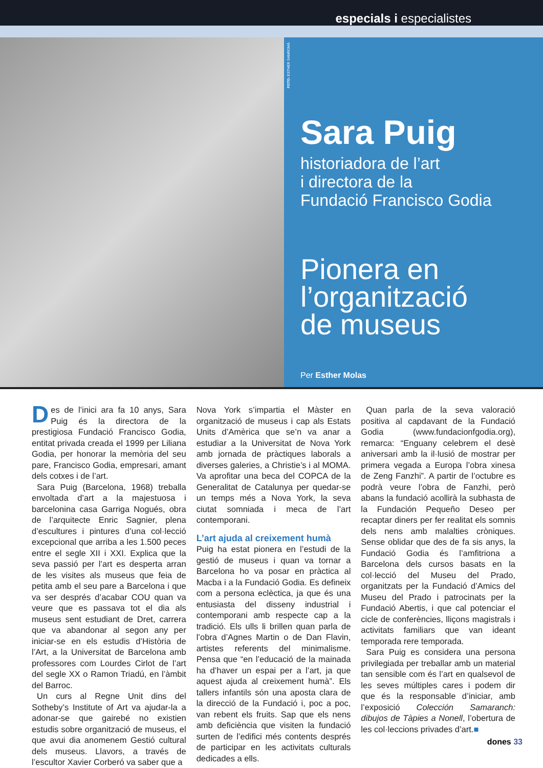especials i especialistes
FOTO: ESTHER SANROMÀ
Sara Puig
historiadora de l’art
i directora de la
Fundació Francisco Godia
Pionera en
l’organització
de museus
Per Esther Molas
Des de l’inici ara fa 10 anys, Sara Puig és la directora de la prestigiosa Fundació Francisco Godia, entitat privada creada el 1999 per Liliana Godia, per honorar la memòria del seu pare, Francisco Godia, empresari, amant dels cotxes i de l’art.
Sara Puig (Barcelona, 1968) treballa envoltada d’art a la majestuosa i barcelonina casa Garriga Nogués, obra de l’arquitecte Enric Sagnier, plena d’escultures i pintures d’una col·lecció excepcional que arriba a les 1.500 peces entre el segle XII i XXI. Explica que la seva passió per l’art es desperta arran de les visites als museus que feia de petita amb el seu pare a Barcelona i que va ser després d’acabar COU quan va veure que es passava tot el dia als museus sent estudiant de Dret, carrera que va abandonar al segon any per iniciar-se en els estudis d’Història de l’Art, a la Universitat de Barcelona amb professores com Lourdes Cirlot de l’art del segle XX o Ramon Triadú, en l’àmbit del Barroc.
Un curs al Regne Unit dins del Sotheby’s Institute of Art va ajudar-la a adonar-se que gairebé no existien estudis sobre organització de museus, el que avui dia anomenem Gestió cultural dels museus. Llavors, a través de l’escultor Xavier Corberó va saber que a
Nova York s’impartia el Màster en organització de museus i cap als Estats Units d’Amèrica que se’n va anar a estudiar a la Universitat de Nova York amb jornada de pràctiques laborals a diverses galeries, a Christie’s i al MOMA. Va aprofitar una beca del COPCA de la Generalitat de Catalunya per quedar-se un temps més a Nova York, la seva ciutat somniada i meca de l’art contemporani.
L’art ajuda al creixement humà
Puig ha estat pionera en l’estudi de la gestió de museus i quan va tornar a Barcelona ho va posar en pràctica al Macba i a la Fundació Godia. Es defineix com a persona eclèctica, ja que és una entusiasta del disseny industrial i contemporani amb respecte cap a la tradició. Els ulls li brillen quan parla de l’obra d’Agnes Martin o de Dan Flavin, artistes referents del minimalisme. Pensa que “en l’educació de la mainada ha d’haver un espai per a l’art, ja que aquest ajuda al creixement humà”. Els tallers infantils són una aposta clara de la direcció de la Fundació i, poc a poc, van rebent els fruits. Sap que els nens amb deficiència que visiten la fundació surten de l’edifici més contents després de participar en les activitats culturals dedicades a ells.
Quan parla de la seva valoració positiva al capdavant de la Fundació Godia (www.fundacionfgodia.org), remarca: “Enguany celebrem el desè aniversari amb la il·lusió de mostrar per primera vegada a Europa l’obra xinesa de Zeng Fanzhi”. A partir de l’octubre es podrà veure l’obra de Fanzhi, però abans la fundació acollirà la subhasta de la Fundación Pequeño Deseo per recaptar diners per fer realitat els somnis dels nens amb malalties cròniques. Sense oblidar que des de fa sis anys, la Fundació Godia és l’amfitriona a Barcelona dels cursos basats en la col·lecció del Museu del Prado, organitzats per la Fundació d’Amics del Museu del Prado i patrocinats per la Fundació Abertis, i que cal potenciar el cicle de conferències, lliçons magistrals i activitats familiars que van ideant temporada rere temporada.
Sara Puig es considera una persona privilegiada per treballar amb un material tan sensible com és l’art en qualsevol de les seves múltiples cares i podem dir que és la responsable d’iniciar, amb l’exposició Colección Samaranch: dibujos de Tàpies a Nonell, l’obertura de les col·leccions privades d’art.■
dones 33